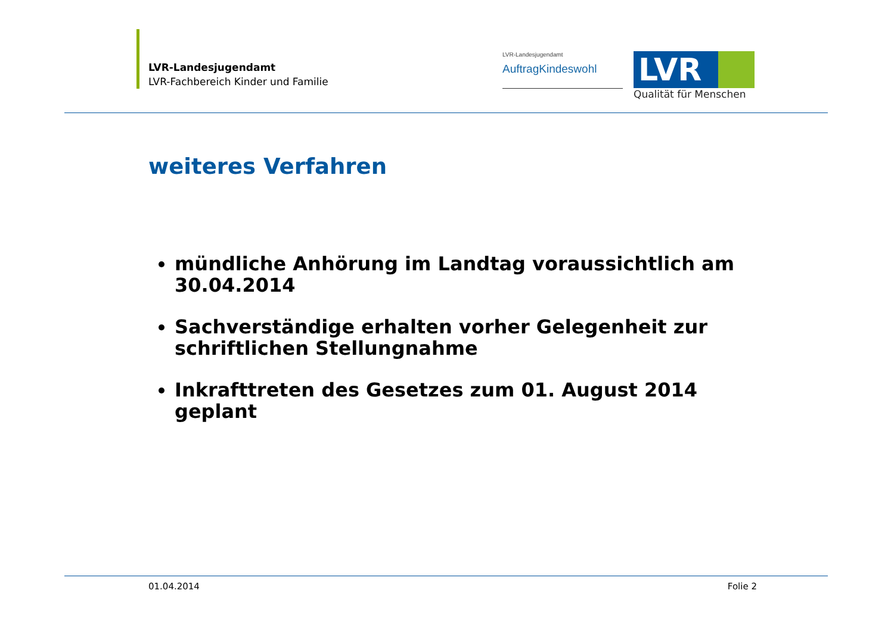LVR-Landesjugendamt
LVR-Fachbereich Kinder und Familie
LVR-Landesjugendamt
AuftragKindeswohl
LVR
Qualität für Menschen
weiteres Verfahren
mündliche Anhörung im Landtag voraussichtlich am 30.04.2014
Sachverständige erhalten vorher Gelegenheit zur schriftlichen Stellungnahme
Inkrafttreten des Gesetzes zum 01. August 2014 geplant
01.04.2014 Folie 2